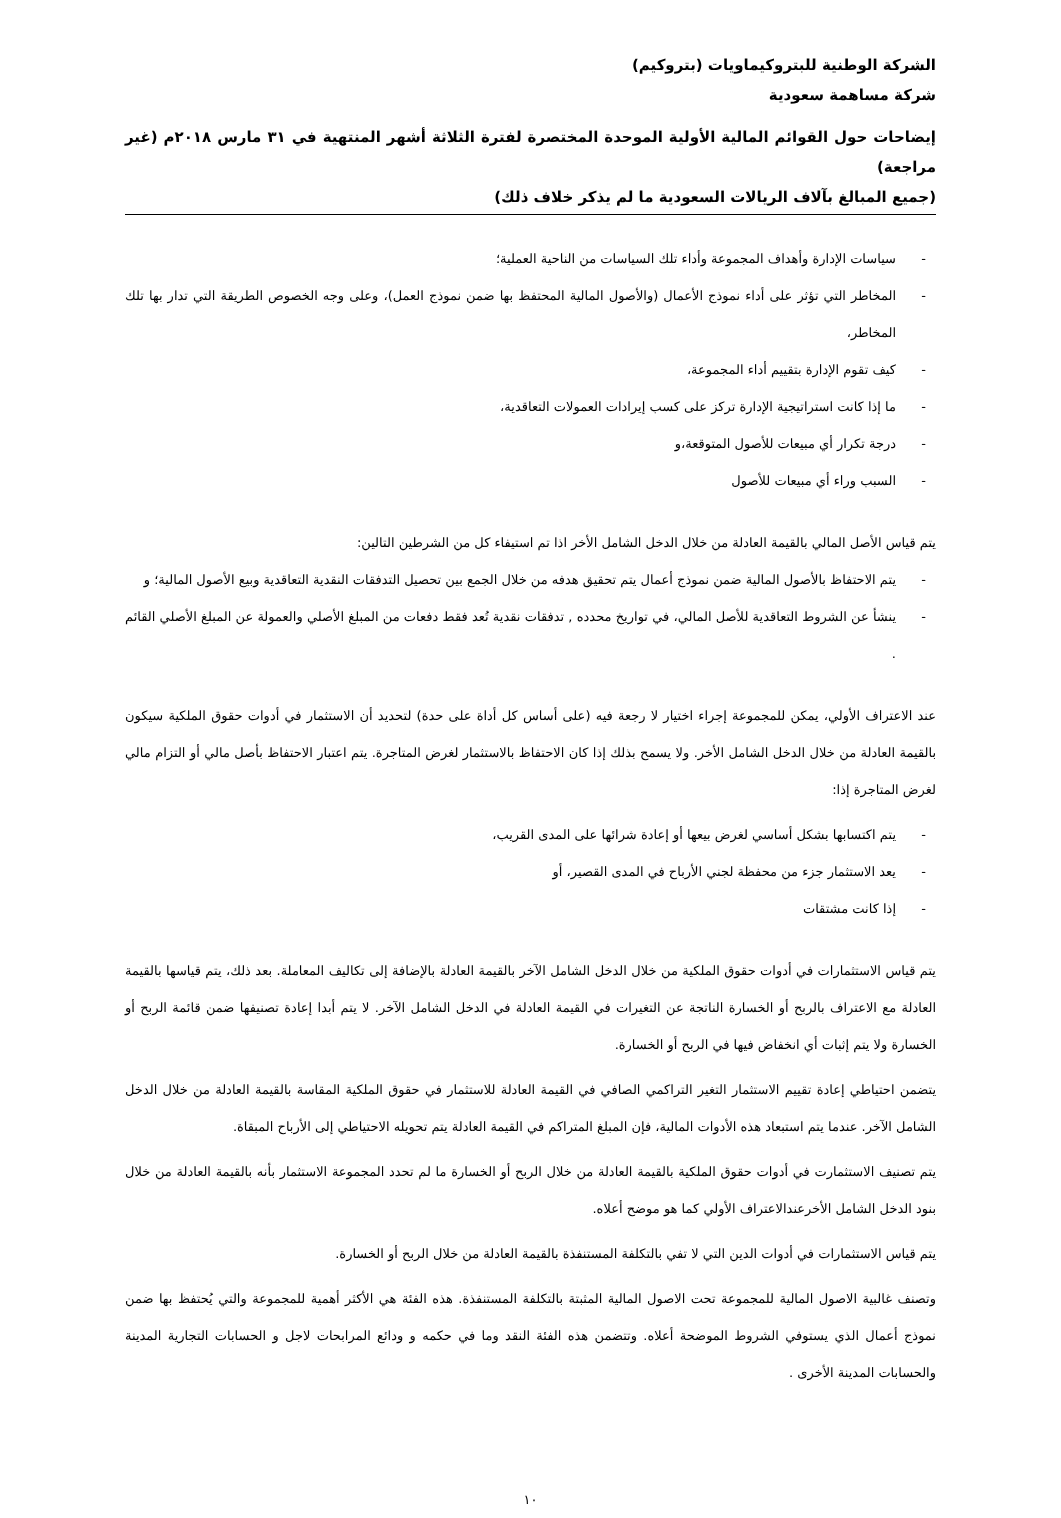الشركة الوطنية للبتروكيماويات (بتروكيم)
شركة مساهمة سعودية
إيضاحات حول القوائم المالية الأولية الموحدة المختصرة لفترة الثلاثة أشهر المنتهية في ٣١ مارس ٢٠١٨م (غير مراجعة)
(جميع المبالغ بآلاف الريالات السعودية ما لم يذكر خلاف ذلك)
- سياسات الإدارة وأهداف المجموعة وأداء تلك السياسات من الناحية العملية؛
- المخاطر التي تؤثر على أداء نموذج الأعمال (والأصول المالية المحتفظ بها ضمن نموذج العمل)، وعلى وجه الخصوص الطريقة التي تدار بها تلك المخاطر،
- كيف تقوم الإدارة بتقييم أداء المجموعة،
- ما إذا كانت استراتيجية الإدارة تركز على كسب إيرادات العمولات التعاقدية،
- درجة تكرار أي مبيعات للأصول المتوقعة،و
- السبب وراء أي مبيعات للأصول
يتم قياس الأصل المالي بالقيمة العادلة من خلال الدخل الشامل الأخر اذا تم استيفاء كل من الشرطين التالين:
- يتم الاحتفاظ بالأصول المالية ضمن نموذج أعمال يتم تحقيق هدفه من خلال الجمع بين تحصيل التدفقات النقدية التعاقدية وبيع الأصول المالية؛ و
- ينشأ عن الشروط التعاقدية للأصل المالي، في تواريخ محدده , تدفقات نقدية تُعد فقط دفعات من المبلغ الأصلي والعمولة عن المبلغ الأصلي القائم .
عند الاعتراف الأولي، يمكن للمجموعة إجراء اختيار لا رجعة فيه (على أساس كل أداة على حدة) لتحديد أن الاستثمار في أدوات حقوق الملكية سيكون بالقيمة العادلة من خلال الدخل الشامل الأخر. ولا يسمح بذلك إذا كان الاحتفاظ بالاستثمار لغرض المتاجرة. يتم اعتبار الاحتفاظ بأصل مالي أو التزام مالي لغرض المتاجرة إذا:
- يتم اكتسابها بشكل أساسي لغرض بيعها أو إعادة شرائها على المدى القريب،
- يعد الاستثمار جزء من محفظة لجني الأرباح في المدى القصير، أو
- إذا كانت مشتقات
يتم قياس الاستثمارات في أدوات حقوق الملكية من خلال الدخل الشامل الآخر بالقيمة العادلة بالإضافة إلى تكاليف المعاملة. بعد ذلك، يتم قياسها بالقيمة العادلة مع الاعتراف بالربح أو الخسارة الناتجة عن التغيرات في القيمة العادلة في الدخل الشامل الآخر. لا يتم أبدا إعادة تصنيفها ضمن قائمة الربح أو الخسارة ولا يتم إثبات أي انخفاض فيها في الربح أو الخسارة.
يتضمن احتياطي إعادة تقييم الاستثمار التغير التراكمي الصافي في القيمة العادلة للاستثمار في حقوق الملكية المقاسة بالقيمة العادلة من خلال الدخل الشامل الآخر. عندما يتم استبعاد هذه الأدوات المالية، فإن المبلغ المتراكم في القيمة العادلة يتم تحويله الاحتياطي إلى الأرباح المبقاة.
يتم تصنيف الاستثمارت في أدوات حقوق الملكية بالقيمة العادلة من خلال الربح أو الخسارة ما لم تحدد المجموعة الاستثمار بأنه بالقيمة العادلة من خلال بنود الدخل الشامل الأخرعندالاعتراف الأولي كما هو موضح أعلاه.
يتم قياس الاستثمارات في أدوات الدين التي لا تفي بالتكلفة المستنفذة بالقيمة العادلة من خلال الربح أو الخسارة.
وتصنف غالبية الاصول المالية للمجموعة تحت الاصول المالية المثبتة بالتكلفة المستنفذة. هذه الفئة هي الأكثر أهمية للمجموعة والتي يُحتفظ بها ضمن نموذج أعمال الذي يستوفي الشروط الموضحة أعلاه. وتتضمن هذه الفئة النقد وما في حكمه و ودائع المرابحات لاجل و الحسابات التجارية المدينة والحسابات المدينة الأخرى .
١٠